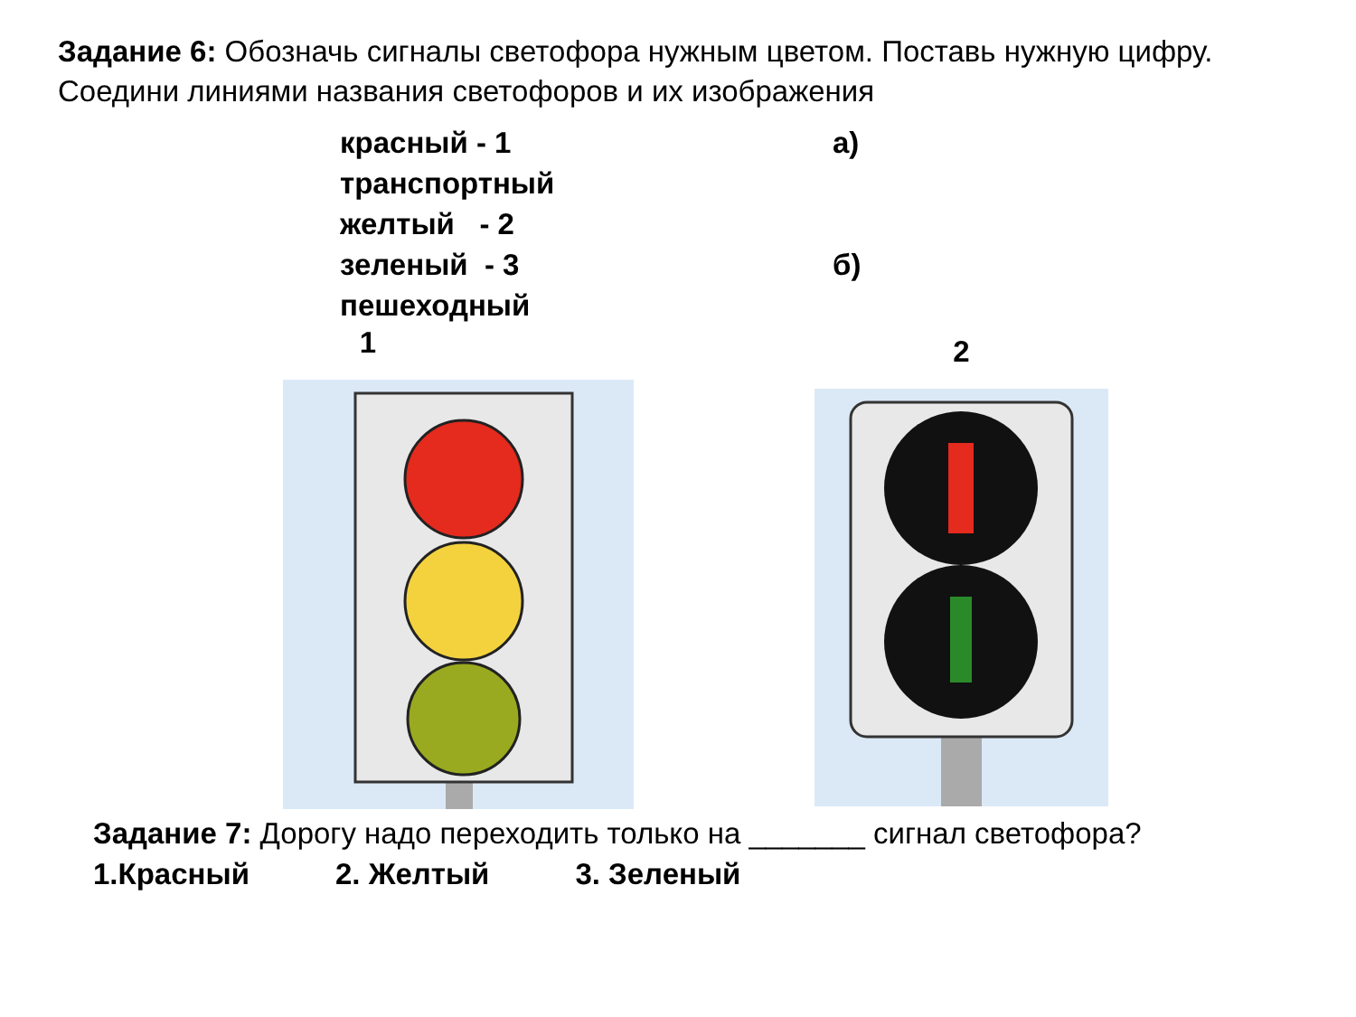Задание 6: Обозначь сигналы светофора нужным цветом. Поставь нужную цифру. Соедини линиями названия светофоров и их изображения
красный - 1
транспортный
желтый - 2
зеленый - 3
пешеходный
а)
б)
1
2
Задание 7: Дорогу надо переходить только на _______ сигнал светофора?
1.Красный 2. Желтый 3. Зеленый